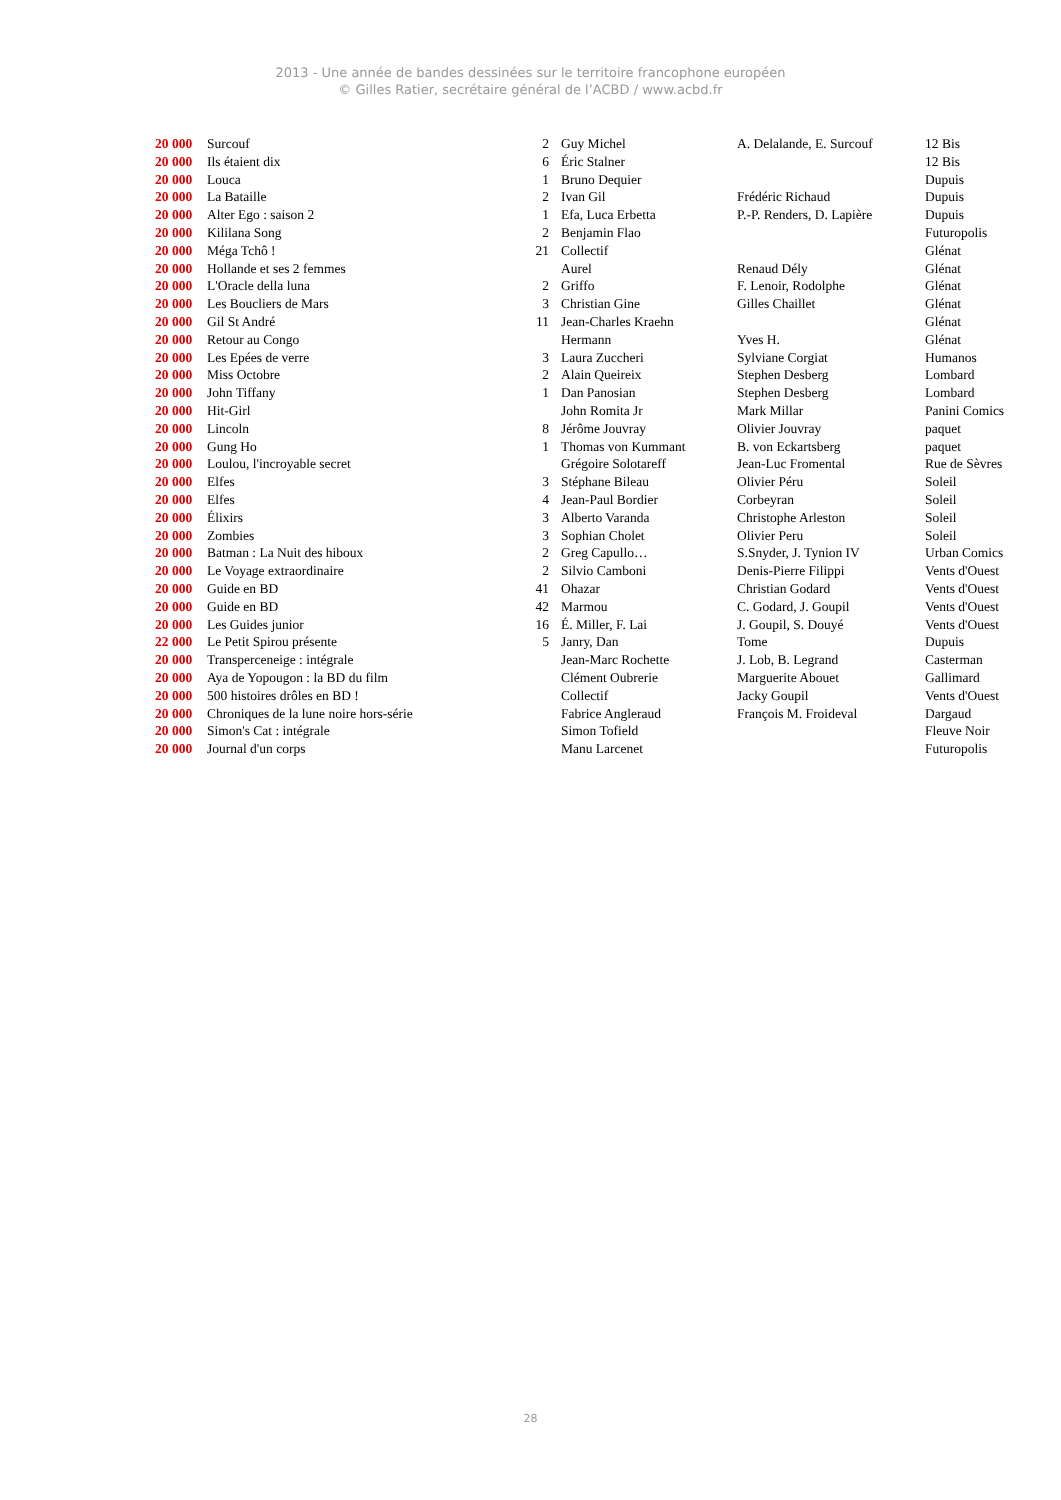2013 - Une année de bandes dessinées sur le territoire francophone européen
© Gilles Ratier, secrétaire général de l’ACBD / www.acbd.fr
| 20 000 | Surcouf | 2 | Guy Michel | A. Delalande, E. Surcouf | 12 Bis |
| 20 000 | Ils étaient dix | 6 | Éric Stalner | | 12 Bis |
| 20 000 | Louca | 1 | Bruno Dequier | | Dupuis |
| 20 000 | La Bataille | 2 | Ivan Gil | Frédéric Richaud | Dupuis |
| 20 000 | Alter Ego : saison 2 | 1 | Efa, Luca Erbetta | P.-P. Renders, D. Lapière | Dupuis |
| 20 000 | Kililana Song | 2 | Benjamin Flao | | Futuropolis |
| 20 000 | Méga Tchô ! | 21 | Collectif | | Glénat |
| 20 000 | Hollande et ses 2 femmes | | Aurel | Renaud Dély | Glénat |
| 20 000 | L'Oracle della luna | 2 | Griffo | F. Lenoir, Rodolphe | Glénat |
| 20 000 | Les Boucliers de Mars | 3 | Christian Gine | Gilles Chaillet | Glénat |
| 20 000 | Gil St André | 11 | Jean-Charles Kraehn | | Glénat |
| 20 000 | Retour au Congo | | Hermann | Yves H. | Glénat |
| 20 000 | Les Epées de verre | 3 | Laura Zuccheri | Sylviane Corgiat | Humanos |
| 20 000 | Miss Octobre | 2 | Alain Queireix | Stephen Desberg | Lombard |
| 20 000 | John Tiffany | 1 | Dan Panosian | Stephen Desberg | Lombard |
| 20 000 | Hit-Girl | | John Romita Jr | Mark Millar | Panini Comics |
| 20 000 | Lincoln | 8 | Jérôme Jouvray | Olivier Jouvray | paquet |
| 20 000 | Gung Ho | 1 | Thomas von Kummant | B. von Eckartsberg | paquet |
| 20 000 | Loulou, l'incroyable secret | | Grégoire Solotareff | Jean-Luc Fromental | Rue de Sèvres |
| 20 000 | Elfes | 3 | Stéphane Bileau | Olivier Péru | Soleil |
| 20 000 | Elfes | 4 | Jean-Paul Bordier | Corbeyran | Soleil |
| 20 000 | Élixirs | 3 | Alberto Varanda | Christophe Arleston | Soleil |
| 20 000 | Zombies | 3 | Sophian Cholet | Olivier Peru | Soleil |
| 20 000 | Batman : La Nuit des hiboux | 2 | Greg Capullo… | S.Snyder, J. Tynion IV | Urban Comics |
| 20 000 | Le Voyage extraordinaire | 2 | Silvio Camboni | Denis-Pierre Filippi | Vents d'Ouest |
| 20 000 | Guide en BD | 41 | Ohazar | Christian Godard | Vents d'Ouest |
| 20 000 | Guide en BD | 42 | Marmou | C. Godard, J. Goupil | Vents d'Ouest |
| 20 000 | Les Guides junior | 16 | É. Miller, F. Lai | J. Goupil, S. Douyé | Vents d'Ouest |
| 22 000 | Le Petit Spirou présente | 5 | Janry, Dan | Tome | Dupuis |
| 20 000 | Transperceneige : intégrale | | Jean-Marc Rochette | J. Lob, B. Legrand | Casterman |
| 20 000 | Aya de Yopougon : la BD du film | | Clément Oubrerie | Marguerite Abouet | Gallimard |
| 20 000 | 500 histoires drôles en BD ! | | Collectif | Jacky Goupil | Vents d'Ouest |
| 20 000 | Chroniques de la lune noire hors-série | | Fabrice Angleraud | François M. Froideval | Dargaud |
| 20 000 | Simon's Cat : intégrale | | Simon Tofield | | Fleuve Noir |
| 20 000 | Journal d'un corps | | Manu Larcenet | | Futuropolis |
28